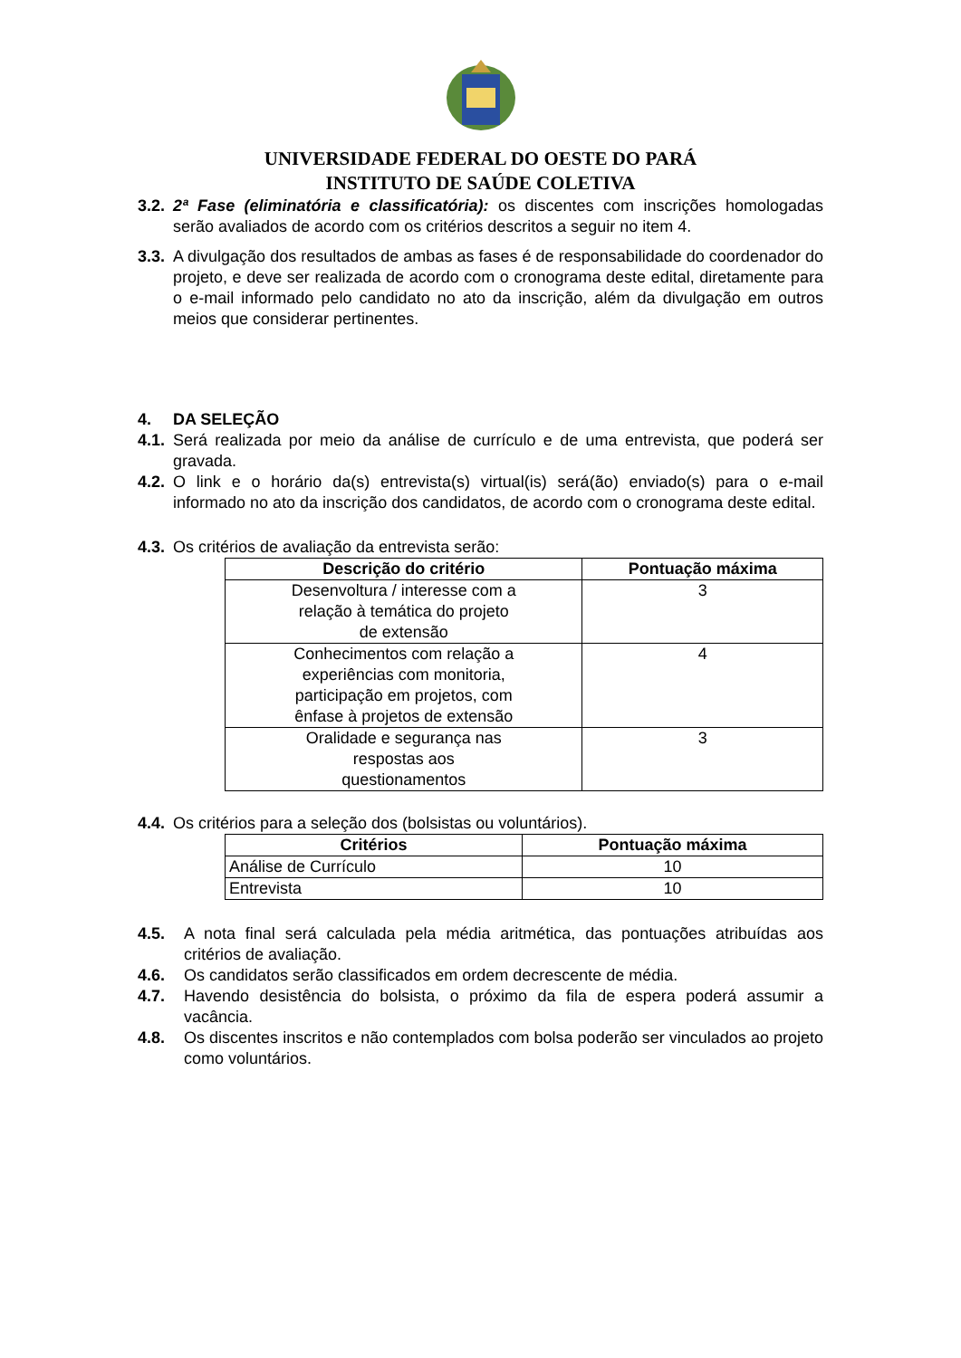UNIVERSIDADE FEDERAL DO OESTE DO PARÁ
INSTITUTO DE SAÚDE COLETIVA
3.2. 2ª Fase (eliminatória e classificatória): os discentes com inscrições homologadas serão avaliados de acordo com os critérios descritos a seguir no item 4.
3.3. A divulgação dos resultados de ambas as fases é de responsabilidade do coordenador do projeto, e deve ser realizada de acordo com o cronograma deste edital, diretamente para o e-mail informado pelo candidato no ato da inscrição, além da divulgação em outros meios que considerar pertinentes.
4. DA SELEÇÃO
4.1. Será realizada por meio da análise de currículo e de uma entrevista, que poderá ser gravada.
4.2. O link e o horário da(s) entrevista(s) virtual(is) será(ão) enviado(s) para o e-mail informado no ato da inscrição dos candidatos, de acordo com o cronograma deste edital.
4.3. Os critérios de avaliação da entrevista serão:
| Descrição do critério | Pontuação máxima |
| --- | --- |
| Desenvoltura / interesse com a relação à temática do projeto de extensão | 3 |
| Conhecimentos com relação a experiências com monitoria, participação em projetos, com ênfase à projetos de extensão | 4 |
| Oralidade e segurança nas respostas aos questionamentos | 3 |
4.4. Os critérios para a seleção dos (bolsistas ou voluntários).
| Critérios | Pontuação máxima |
| --- | --- |
| Análise de Currículo | 10 |
| Entrevista | 10 |
4.5. A nota final será calculada pela média aritmética, das pontuações atribuídas aos critérios de avaliação.
4.6. Os candidatos serão classificados em ordem decrescente de média.
4.7. Havendo desistência do bolsista, o próximo da fila de espera poderá assumir a vacância.
4.8. Os discentes inscritos e não contemplados com bolsa poderão ser vinculados ao projeto como voluntários.